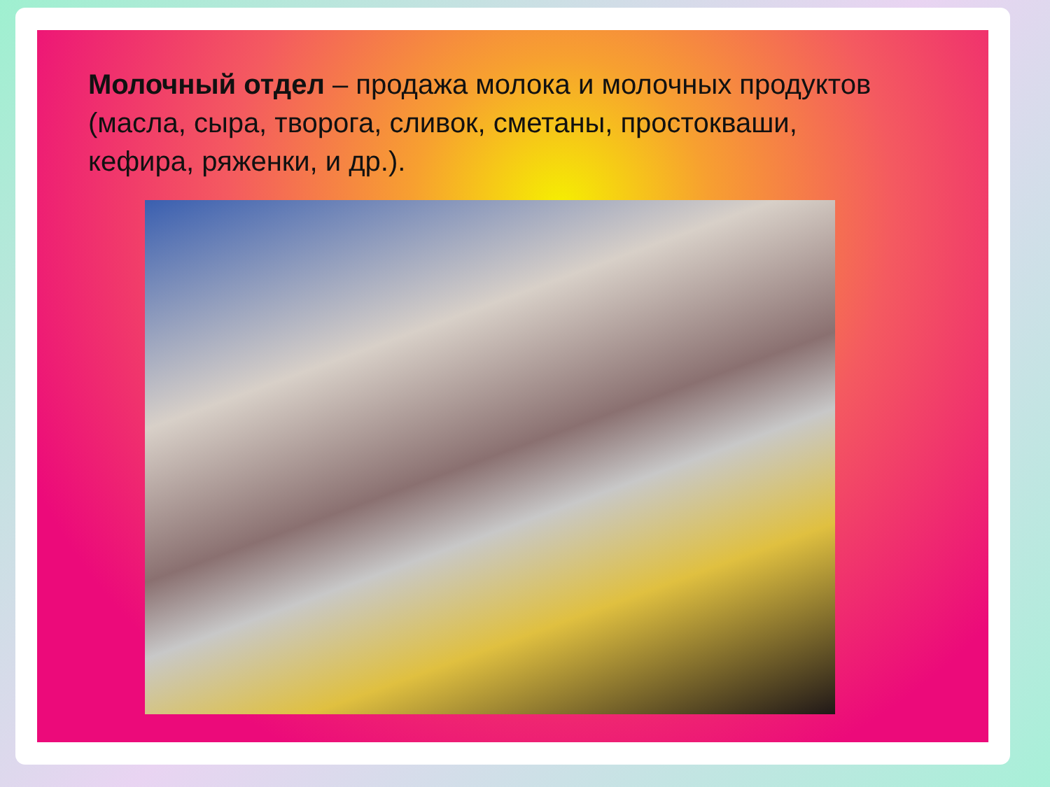Молочный отдел – продажа молока и молочных продуктов (масла, сыра, творога, сливок, сметаны, простокваши, кефира, ряженки, и др.).